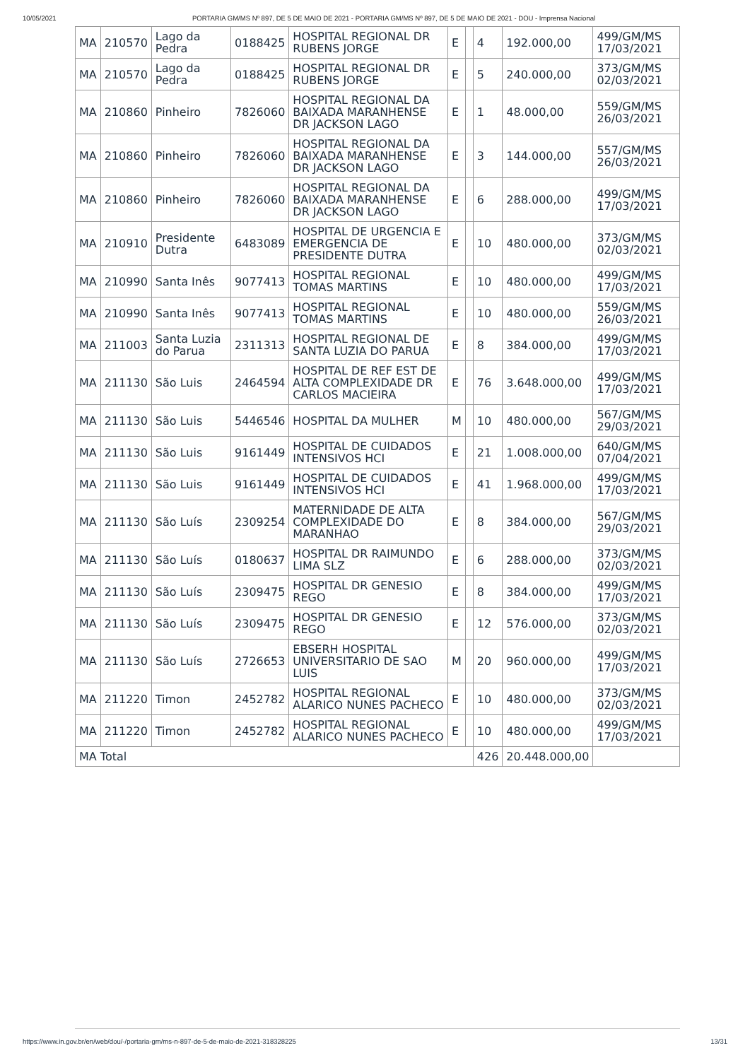10/05/2021 PORTARIA GM/MS Nº 897, DE 5 DE MAIO DE 2021 - PORTARIA GM/MS Nº 897, DE 5 DE MAIO DE 2021 - DOU - Imprensa Nacional
| MA | 210570 | Lago da Pedra | 0188425 | HOSPITAL REGIONAL DR RUBENS JORGE | E | | 4 | 192.000,00 | 499/GM/MS 17/03/2021 |
| MA | 210570 | Lago da Pedra | 0188425 | HOSPITAL REGIONAL DR RUBENS JORGE | E | | 5 | 240.000,00 | 373/GM/MS 02/03/2021 |
| MA | 210860 | Pinheiro | 7826060 | HOSPITAL REGIONAL DA BAIXADA MARANHENSE DR JACKSON LAGO | E | | 1 | 48.000,00 | 559/GM/MS 26/03/2021 |
| MA | 210860 | Pinheiro | 7826060 | HOSPITAL REGIONAL DA BAIXADA MARANHENSE DR JACKSON LAGO | E | | 3 | 144.000,00 | 557/GM/MS 26/03/2021 |
| MA | 210860 | Pinheiro | 7826060 | HOSPITAL REGIONAL DA BAIXADA MARANHENSE DR JACKSON LAGO | E | | 6 | 288.000,00 | 499/GM/MS 17/03/2021 |
| MA | 210910 | Presidente Dutra | 6483089 | HOSPITAL DE URGENCIA E EMERGENCIA DE PRESIDENTE DUTRA | E | | 10 | 480.000,00 | 373/GM/MS 02/03/2021 |
| MA | 210990 | Santa Inês | 9077413 | HOSPITAL REGIONAL TOMAS MARTINS | E | | 10 | 480.000,00 | 499/GM/MS 17/03/2021 |
| MA | 210990 | Santa Inês | 9077413 | HOSPITAL REGIONAL TOMAS MARTINS | E | | 10 | 480.000,00 | 559/GM/MS 26/03/2021 |
| MA | 211003 | Santa Luzia do Parua | 2311313 | HOSPITAL REGIONAL DE SANTA LUZIA DO PARUA | E | | 8 | 384.000,00 | 499/GM/MS 17/03/2021 |
| MA | 211130 | São Luis | 2464594 | HOSPITAL DE REF EST DE ALTA COMPLEXIDADE DR CARLOS MACIEIRA | E | | 76 | 3.648.000,00 | 499/GM/MS 17/03/2021 |
| MA | 211130 | São Luis | 5446546 | HOSPITAL DA MULHER | M | | 10 | 480.000,00 | 567/GM/MS 29/03/2021 |
| MA | 211130 | São Luis | 9161449 | HOSPITAL DE CUIDADOS INTENSIVOS HCI | E | | 21 | 1.008.000,00 | 640/GM/MS 07/04/2021 |
| MA | 211130 | São Luis | 9161449 | HOSPITAL DE CUIDADOS INTENSIVOS HCI | E | | 41 | 1.968.000,00 | 499/GM/MS 17/03/2021 |
| MA | 211130 | São Luís | 2309254 | MATERNIDADE DE ALTA COMPLEXIDADE DO MARANHAO | E | | 8 | 384.000,00 | 567/GM/MS 29/03/2021 |
| MA | 211130 | São Luís | 0180637 | HOSPITAL DR RAIMUNDO LIMA SLZ | E | | 6 | 288.000,00 | 373/GM/MS 02/03/2021 |
| MA | 211130 | São Luís | 2309475 | HOSPITAL DR GENESIO REGO | E | | 8 | 384.000,00 | 499/GM/MS 17/03/2021 |
| MA | 211130 | São Luís | 2309475 | HOSPITAL DR GENESIO REGO | E | | 12 | 576.000,00 | 373/GM/MS 02/03/2021 |
| MA | 211130 | São Luís | 2726653 | EBSERH HOSPITAL UNIVERSITARIO DE SAO LUIS | M | | 20 | 960.000,00 | 499/GM/MS 17/03/2021 |
| MA | 211220 | Timon | 2452782 | HOSPITAL REGIONAL ALARICO NUNES PACHECO | E | | 10 | 480.000,00 | 373/GM/MS 02/03/2021 |
| MA | 211220 | Timon | 2452782 | HOSPITAL REGIONAL ALARICO NUNES PACHECO | E | | 10 | 480.000,00 | 499/GM/MS 17/03/2021 |
| MA Total | | | | | | | 426 | 20.448.000,00 | |
https://www.in.gov.br/en/web/dou/-/portaria-gm/ms-n-897-de-5-de-maio-de-2021-318328225 13/31